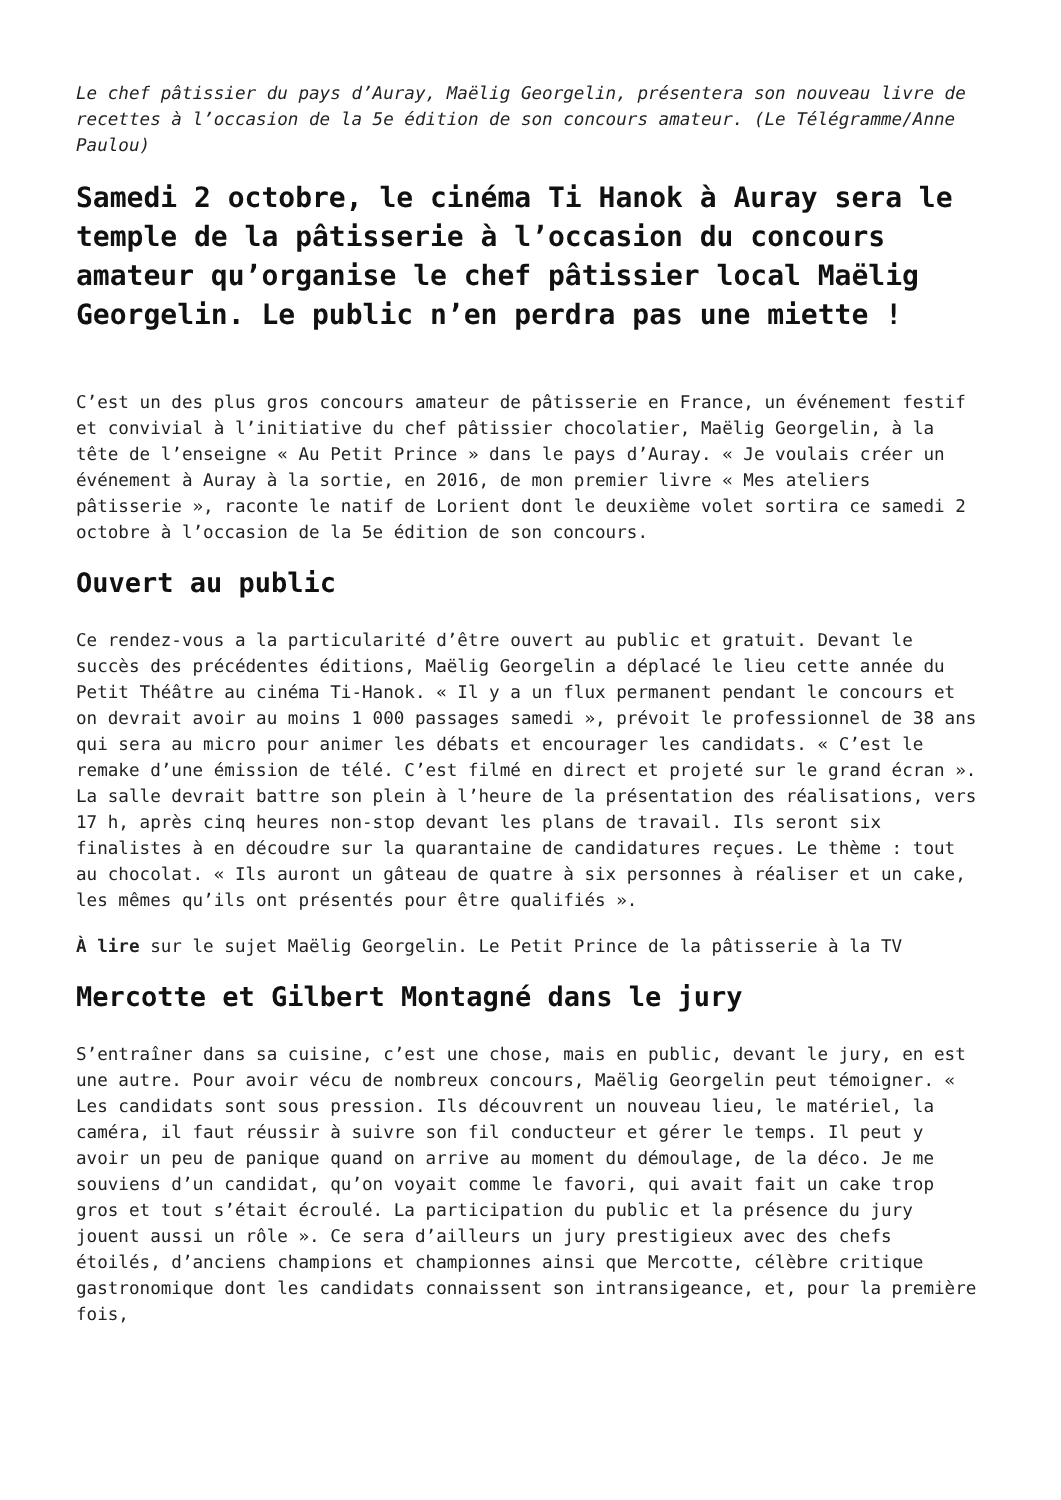Le chef pâtissier du pays d’Auray, Maëlig Georgelin, présentera son nouveau livre de recettes à l’occasion de la 5e édition de son concours amateur. (Le Télégramme/Anne Paulou)
Samedi 2 octobre, le cinéma Ti Hanok à Auray sera le temple de la pâtisserie à l’occasion du concours amateur qu’organise le chef pâtissier local Maëlig Georgelin. Le public n’en perdra pas une miette !
C’est un des plus gros concours amateur de pâtisserie en France, un événement festif et convivial à l’initiative du chef pâtissier chocolatier, Maëlig Georgelin, à la tête de l’enseigne « Au Petit Prince » dans le pays d’Auray. « Je voulais créer un événement à Auray à la sortie, en 2016, de mon premier livre « Mes ateliers pâtisserie », raconte le natif de Lorient dont le deuxième volet sortira ce samedi 2 octobre à l’occasion de la 5e édition de son concours.
Ouvert au public
Ce rendez-vous a la particularité d’être ouvert au public et gratuit. Devant le succès des précédentes éditions, Maëlig Georgelin a déplacé le lieu cette année du Petit Théâtre au cinéma Ti-Hanok. « Il y a un flux permanent pendant le concours et on devrait avoir au moins 1 000 passages samedi », prévoit le professionnel de 38 ans qui sera au micro pour animer les débats et encourager les candidats. « C’est le remake d’une émission de télé. C’est filmé en direct et projeté sur le grand écran ». La salle devrait battre son plein à l’heure de la présentation des réalisations, vers 17 h, après cinq heures non-stop devant les plans de travail. Ils seront six finalistes à en découdre sur la quarantaine de candidatures reçues. Le thème : tout au chocolat. « Ils auront un gâteau de quatre à six personnes à réaliser et un cake, les mêmes qu’ils ont présentés pour être qualifiés ».
À lire sur le sujet Maëlig Georgelin. Le Petit Prince de la pâtisserie à la TV
Mercotte et Gilbert Montagné dans le jury
S’entraîner dans sa cuisine, c’est une chose, mais en public, devant le jury, en est une autre. Pour avoir vécu de nombreux concours, Maëlig Georgelin peut témoigner. « Les candidats sont sous pression. Ils découvrent un nouveau lieu, le matériel, la caméra, il faut réussir à suivre son fil conducteur et gérer le temps. Il peut y avoir un peu de panique quand on arrive au moment du démoulage, de la déco. Je me souviens d’un candidat, qu’on voyait comme le favori, qui avait fait un cake trop gros et tout s’était écroulé. La participation du public et la présence du jury jouent aussi un rôle ». Ce sera d’ailleurs un jury prestigieux avec des chefs étoilés, d’anciens champions et championnes ainsi que Mercotte, célèbre critique gastronomique dont les candidats connaissent son intransigeance, et, pour la première fois,